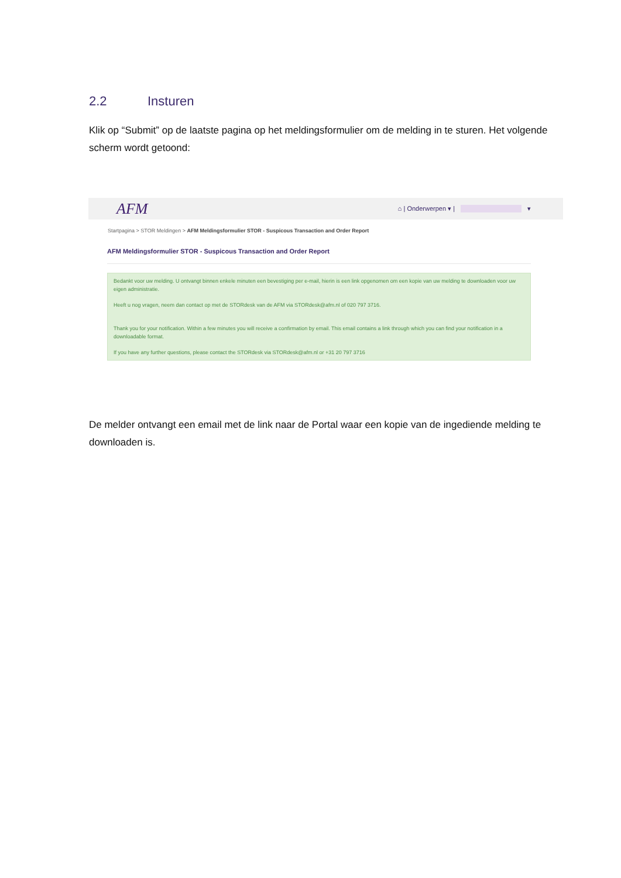2.2 Insturen
Klik op “Submit” op de laatste pagina op het meldingsformulier om de melding in te sturen. Het volgende scherm wordt getoond:
AFM ⌂ | Onderwerpen ▾ | ▾
Startpagina > STOR Meldingen > AFM Meldingsformulier STOR - Suspicous Transaction and Order Report
AFM Meldingsformulier STOR - Suspicous Transaction and Order Report
Bedankt voor uw melding. U ontvangt binnen enkele minuten een bevestiging per e-mail, hierin is een link opgenomen om een kopie van uw melding te downloaden voor uw eigen administratie.
Heeft u nog vragen, neem dan contact op met de STORdesk van de AFM via STORdesk@afm.nl of 020 797 3716.
Thank you for your notification. Within a few minutes you will receive a confirmation by email. This email contains a link through which you can find your notification in a downloadable format.
If you have any further questions, please contact the STORdesk via STORdesk@afm.nl or +31 20 797 3716
De melder ontvangt een email met de link naar de Portal waar een kopie van de ingediende melding te downloaden is.